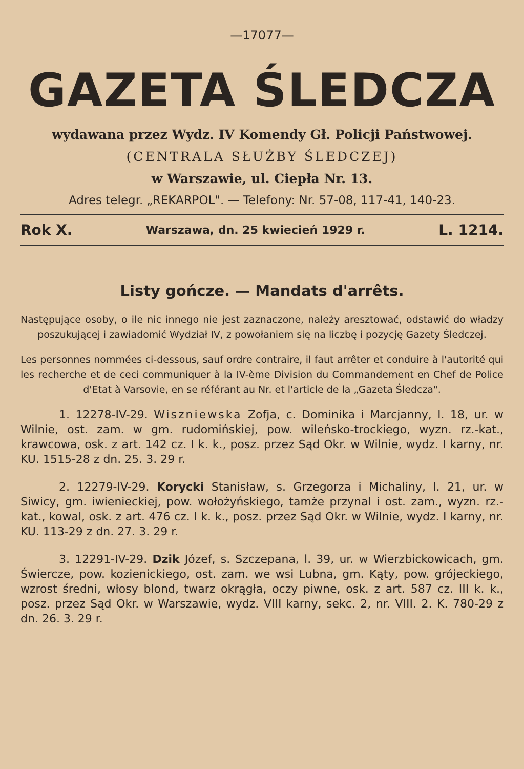—17077—
GAZETA ŚLEDCZA
wydawana przez Wydz. IV Komendy Gł. Policji Państwowej.
(CENTRALA SŁUŻBY ŚLEDCZEJ)
w Warszawie, ul. Ciepła Nr. 13.
Adres telegr. „REKARPOL". — Telefony: Nr. 57-08, 117-41, 140-23.
Rok X. Warszawa, dn. 25 kwiecień 1929 r. L. 1214.
Listy gończe. — Mandats d'arrêts.
Następujące osoby, o ile nic innego nie jest zaznaczone, należy aresztować, odstawić do władzy poszukującej i zawiadomić Wydział IV, z powołaniem się na liczbę i pozycję Gazety Śledczej.
Les personnes nommées ci-dessous, sauf ordre contraire, il faut arrêter et conduire à l'autorité qui les recherche et de ceci communiquer à la IV-ème Division du Commandement en Chef de Police d'Etat à Varsovie, en se référant au Nr. et l'article de la „Gazeta Śledcza".
1. 12278-IV-29. Wiszniewska Zofja, c. Dominika i Marcjanny, l. 18, ur. w Wilnie, ost. zam. w gm. rudomińskiej, pow. wileńsko-trockiego, wyzn. rz.-kat., krawcowa, osk. z art. 142 cz. I k. k., posz. przez Sąd Okr. w Wilnie, wydz. I karny, nr. KU. 1515-28 z dn. 25. 3. 29 r.
2. 12279-IV-29. Korycki Stanisław, s. Grzegorza i Michaliny, l. 21, ur. w Siwicy, gm. iwienieckiej, pow. wołożyńskiego, tamże przynal i ost. zam., wyzn. rz.-kat., kowal, osk. z art. 476 cz. I k. k., posz. przez Sąd Okr. w Wilnie, wydz. I karny, nr. KU. 113-29 z dn. 27. 3. 29 r.
3. 12291-IV-29. Dzik Józef, s. Szczepana, l. 39, ur. w Wierzbickowicach, gm. Świercze, pow. kozienickiego, ost. zam. we wsi Lubna, gm. Kąty, pow. grójeckiego, wzrost średni, włosy blond, twarz okrągła, oczy piwne, osk. z art. 587 cz. III k. k., posz. przez Sąd Okr. w Warszawie, wydz. VIII karny, sekc. 2, nr. VIII. 2. K. 780-29 z dn. 26. 3. 29 r.